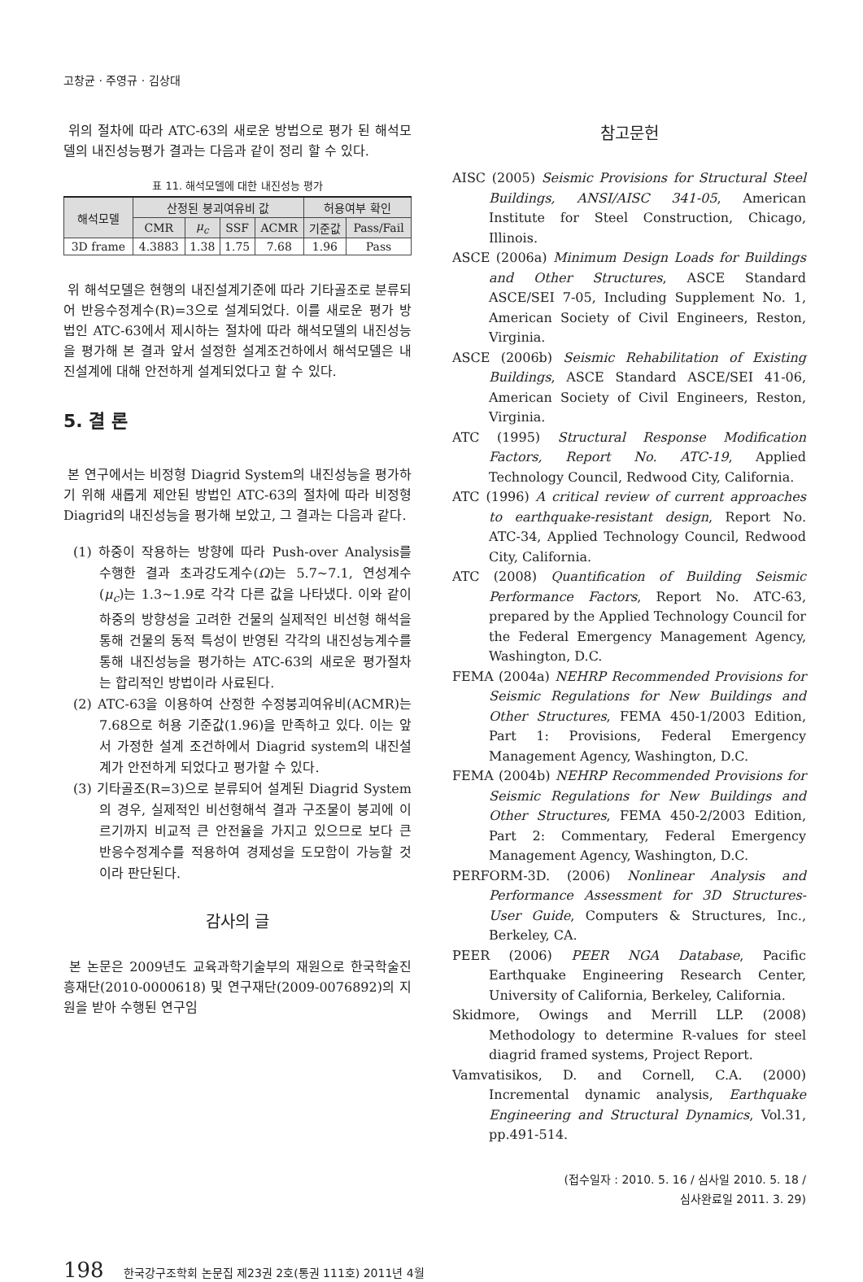고창균 · 주영규 · 김상대
위의 절차에 따라 ATC-63의 새로운 방법으로 평가 된 해석모델의 내진성능평가 결과는 다음과 같이 정리 할 수 있다.
표 11. 해석모델에 대한 내진성능 평가
| 해석모델 | 산정된 붕괴여유비 값 | | | | 허용여부 확인 | |
| --- | --- | --- | --- | --- | --- | --- |
| | CMR | μ<sub>c</sub> | SSF | ACMR | 기준값 | Pass/Fail |
| 3D frame | 4.3883 | 1.38 | 1.75 | 7.68 | 1.96 | Pass |
위 해석모델은 현행의 내진설계기준에 따라 기타골조로 분류되어 반응수정계수(R)=3으로 설계되었다. 이를 새로운 평가 방법인 ATC-63에서 제시하는 절차에 따라 해석모델의 내진성능을 평가해 본 결과 앞서 설정한 설계조건하에서 해석모델은 내진설계에 대해 안전하게 설계되었다고 할 수 있다.
5. 결 론
본 연구에서는 비정형 Diagrid System의 내진성능을 평가하기 위해 새롭게 제안된 방법인 ATC-63의 절차에 따라 비정형 Diagrid의 내진성능을 평가해 보았고, 그 결과는 다음과 같다.
(1) 하중이 작용하는 방향에 따라 Push-over Analysis를 수행한 결과 초과강도계수(Ω)는 5.7~7.1, 연성계수(μ<sub>c</sub>)는 1.3~1.9로 각각 다른 값을 나타냈다. 이와 같이 하중의 방향성을 고려한 건물의 실제적인 비선형 해석을 통해 건물의 동적 특성이 반영된 각각의 내진성능계수를 통해 내진성능을 평가하는 ATC-63의 새로운 평가절차는 합리적인 방법이라 사료된다.
(2) ATC-63을 이용하여 산정한 수정붕괴여유비(ACMR)는 7.68으로 허용 기준값(1.96)을 만족하고 있다. 이는 앞서 가정한 설계 조건하에서 Diagrid system의 내진설계가 안전하게 되었다고 평가할 수 있다.
(3) 기타골조(R=3)으로 분류되어 설계된 Diagrid System의 경우, 실제적인 비선형해석 결과 구조물이 붕괴에 이르기까지 비교적 큰 안전율을 가지고 있으므로 보다 큰 반응수정계수를 적용하여 경제성을 도모함이 가능할 것이라 판단된다.
감사의 글
본 논문은 2009년도 교육과학기술부의 재원으로 한국학술진흥재단(2010-0000618) 및 연구재단(2009-0076892)의 지원을 받아 수행된 연구임
참고문헌
AISC (2005) Seismic Provisions for Structural Steel Buildings, ANSI/AISC 341-05, American Institute for Steel Construction, Chicago, Illinois.
ASCE (2006a) Minimum Design Loads for Buildings and Other Structures, ASCE Standard ASCE/SEI 7-05, Including Supplement No. 1, American Society of Civil Engineers, Reston, Virginia.
ASCE (2006b) Seismic Rehabilitation of Existing Buildings, ASCE Standard ASCE/SEI 41-06, American Society of Civil Engineers, Reston, Virginia.
ATC (1995) Structural Response Modification Factors, Report No. ATC-19, Applied Technology Council, Redwood City, California.
ATC (1996) A critical review of current approaches to earthquake-resistant design, Report No. ATC-34, Applied Technology Council, Redwood City, California.
ATC (2008) Quantification of Building Seismic Performance Factors, Report No. ATC-63, prepared by the Applied Technology Council for the Federal Emergency Management Agency, Washington, D.C.
FEMA (2004a) NEHRP Recommended Provisions for Seismic Regulations for New Buildings and Other Structures, FEMA 450-1/2003 Edition, Part 1: Provisions, Federal Emergency Management Agency, Washington, D.C.
FEMA (2004b) NEHRP Recommended Provisions for Seismic Regulations for New Buildings and Other Structures, FEMA 450-2/2003 Edition, Part 2: Commentary, Federal Emergency Management Agency, Washington, D.C.
PERFORM-3D. (2006) Nonlinear Analysis and Performance Assessment for 3D Structures-User Guide, Computers & Structures, Inc., Berkeley, CA.
PEER (2006) PEER NGA Database, Pacific Earthquake Engineering Research Center, University of California, Berkeley, California.
Skidmore, Owings and Merrill LLP. (2008) Methodology to determine R-values for steel diagrid framed systems, Project Report.
Vamvatisikos, D. and Cornell, C.A. (2000) Incremental dynamic analysis, Earthquake Engineering and Structural Dynamics, Vol.31, pp.491-514.
(접수일자 : 2010. 5. 16 / 심사일 2010. 5. 18 /
심사완료일 2011. 3. 29)
198 한국강구조학회 논문집 제23권 2호(통권 111호) 2011년 4월